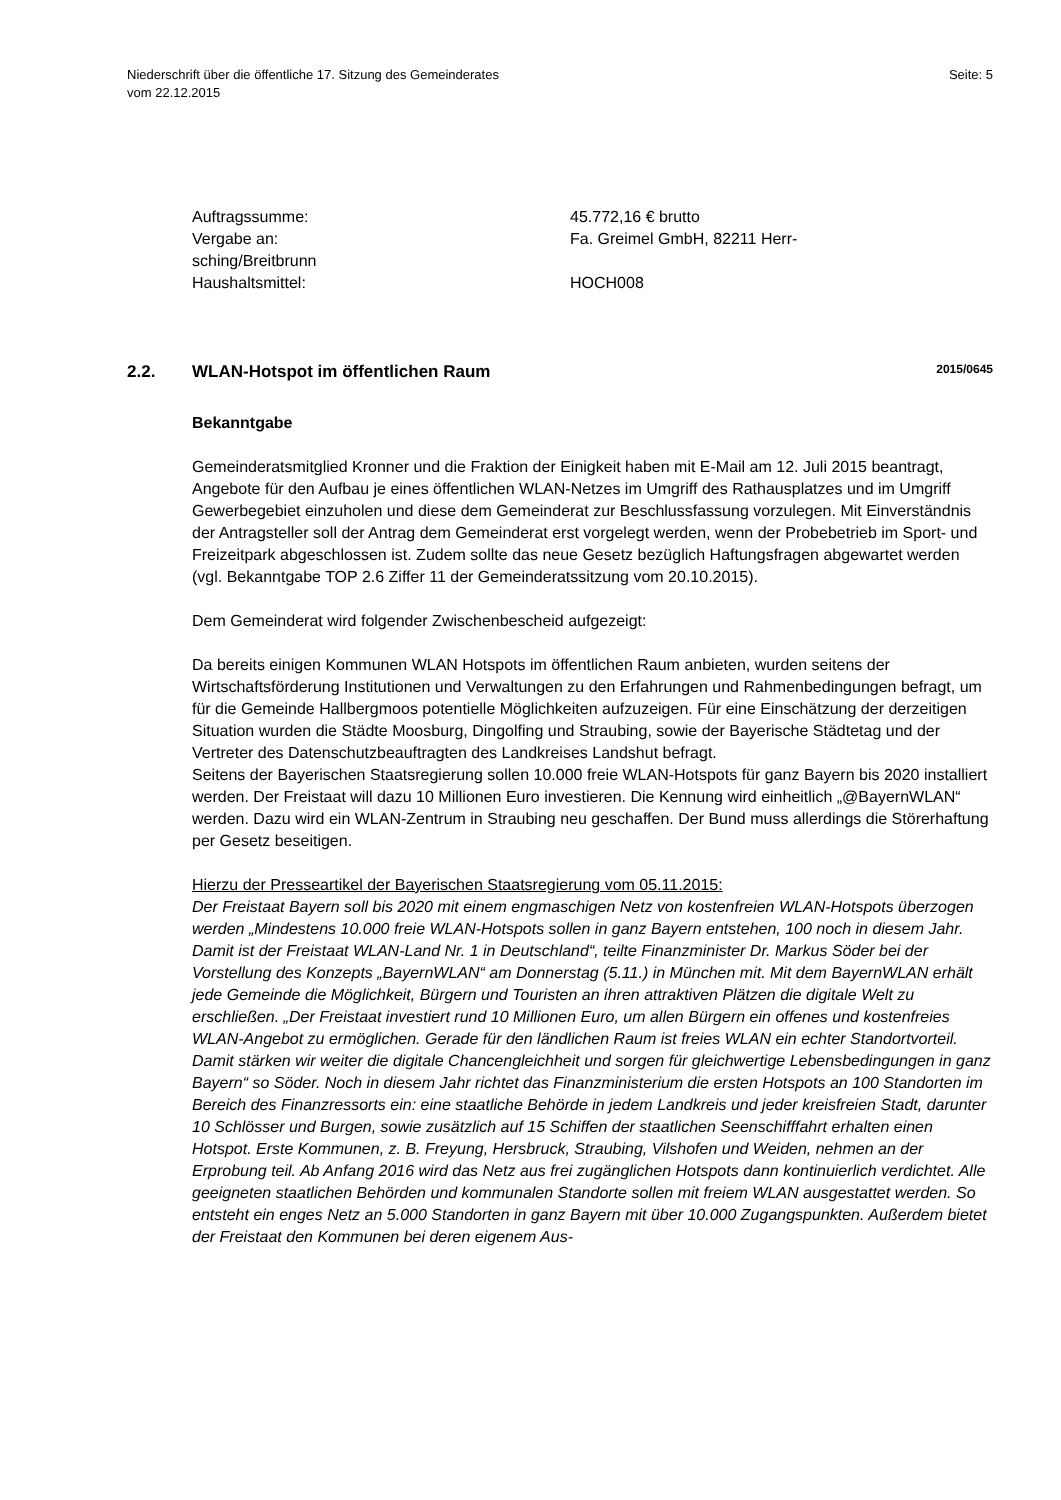Niederschrift über die öffentliche 17. Sitzung des Gemeinderates
vom 22.12.2015
Seite: 5
Auftragssumme:
45.772,16 € brutto
Vergabe an:
Fa. Greimel GmbH, 82211 Herr-
sching/Breitbrunn
Haushaltsmittel:
HOCH008
2.2. WLAN-Hotspot im öffentlichen Raum
2015/0645
Bekanntgabe
Gemeinderatsmitglied Kronner und die Fraktion der Einigkeit haben mit E-Mail am 12. Juli 2015 beantragt, Angebote für den Aufbau je eines öffentlichen WLAN-Netzes im Umgriff des Rathausplatzes und im Umgriff Gewerbegebiet einzuholen und diese dem Gemeinderat zur Beschlussfassung vorzulegen. Mit Einverständnis der Antragsteller soll der Antrag dem Gemeinderat erst vorgelegt werden, wenn der Probebetrieb im Sport- und Freizeitpark abgeschlossen ist. Zudem sollte das neue Gesetz bezüglich Haftungsfragen abgewartet werden (vgl. Bekanntgabe TOP 2.6 Ziffer 11 der Gemeinderatssitzung vom 20.10.2015).
Dem Gemeinderat wird folgender Zwischenbescheid aufgezeigt:
Da bereits einigen Kommunen WLAN Hotspots im öffentlichen Raum anbieten, wurden seitens der Wirtschaftsförderung Institutionen und Verwaltungen zu den Erfahrungen und Rahmenbedingungen befragt, um für die Gemeinde Hallbergmoos potentielle Möglichkeiten aufzuzeigen. Für eine Einschätzung der derzeitigen Situation wurden die Städte Moosburg, Dingolfing und Straubing, sowie der Bayerische Städtetag und der Vertreter des Datenschutzbeauftragten des Landkreises Landshut befragt.
Seitens der Bayerischen Staatsregierung sollen 10.000 freie WLAN-Hotspots für ganz Bayern bis 2020 installiert werden. Der Freistaat will dazu 10 Millionen Euro investieren. Die Kennung wird einheitlich „@BayernWLAN“ werden. Dazu wird ein WLAN-Zentrum in Straubing neu geschaffen. Der Bund muss allerdings die Störerhaftung per Gesetz beseitigen.
Hierzu der Presseartikel der Bayerischen Staatsregierung vom 05.11.2015:
Der Freistaat Bayern soll bis 2020 mit einem engmaschigen Netz von kostenfreien WLAN-Hotspots überzogen werden „Mindestens 10.000 freie WLAN-Hotspots sollen in ganz Bayern entstehen, 100 noch in diesem Jahr. Damit ist der Freistaat WLAN-Land Nr. 1 in Deutschland“, teilte Finanzminister Dr. Markus Söder bei der Vorstellung des Konzepts „BayernWLAN“ am Donnerstag (5.11.) in München mit. Mit dem BayernWLAN erhält jede Gemeinde die Möglichkeit, Bürgern und Touristen an ihren attraktiven Plätzen die digitale Welt zu erschließen. „Der Freistaat investiert rund 10 Millionen Euro, um allen Bürgern ein offenes und kostenfreies WLAN-Angebot zu ermöglichen. Gerade für den ländlichen Raum ist freies WLAN ein echter Standortvorteil. Damit stärken wir weiter die digitale Chancengleichheit und sorgen für gleichwertige Lebensbedingungen in ganz Bayern“ so Söder. Noch in diesem Jahr richtet das Finanzministerium die ersten Hotspots an 100 Standorten im Bereich des Finanzressorts ein: eine staatliche Behörde in jedem Landkreis und jeder kreisfreien Stadt, darunter 10 Schlösser und Burgen, sowie zusätzlich auf 15 Schiffen der staatlichen Seenschifffahrt erhalten einen Hotspot. Erste Kommunen, z. B. Freyung, Hersbruck, Straubing, Vilshofen und Weiden, nehmen an der Erprobung teil. Ab Anfang 2016 wird das Netz aus frei zugänglichen Hotspots dann kontinuierlich verdichtet. Alle geeigneten staatlichen Behörden und kommunalen Standorte sollen mit freiem WLAN ausgestattet werden. So entsteht ein enges Netz an 5.000 Standorten in ganz Bayern mit über 10.000 Zugangspunkten. Außerdem bietet der Freistaat den Kommunen bei deren eigenem Aus-